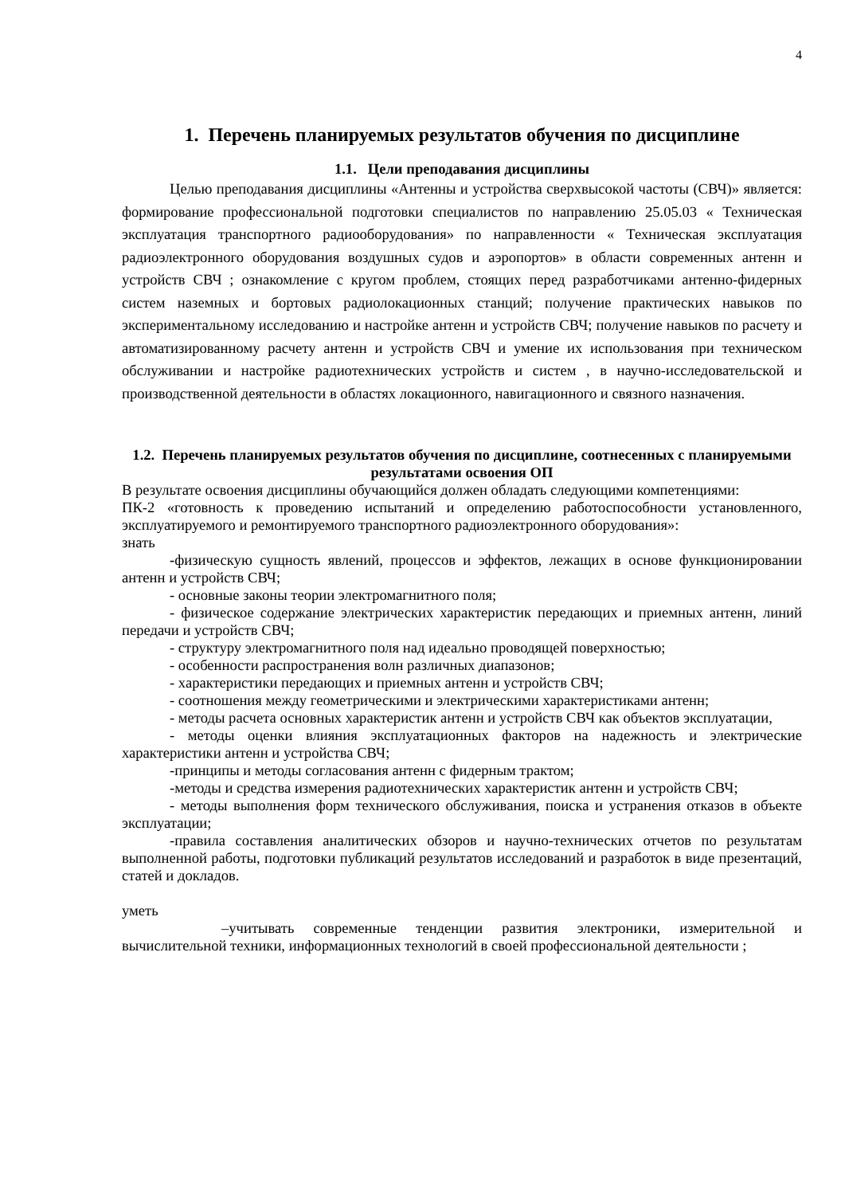4
1. Перечень планируемых результатов обучения по дисциплине
1.1. Цели преподавания дисциплины
Целью преподавания дисциплины «Антенны и устройства сверхвысокой частоты (СВЧ)» является: формирование профессиональной подготовки специалистов по направлению 25.05.03 « Техническая эксплуатация транспортного радиооборудования» по направленности « Техническая эксплуатация радиоэлектронного оборудования воздушных судов и аэропортов» в области современных антенн и устройств СВЧ ; ознакомление с кругом проблем, стоящих перед разработчиками антенно-фидерных систем наземных и бортовых радиолокационных станций; получение практических навыков по экспериментальному исследованию и настройке антенн и устройств СВЧ; получение навыков по расчету и автоматизированному расчету антенн и устройств СВЧ и умение их использования при техническом обслуживании и настройке радиотехнических устройств и систем , в научно-исследовательской и производственной деятельности в областях локационного, навигационного и связного назначения.
1.2. Перечень планируемых результатов обучения по дисциплине, соотнесенных с планируемыми результатами освоения ОП
В результате освоения дисциплины обучающийся должен обладать следующими компетенциями:
ПК-2 «готовность к проведению испытаний и определению работоспособности установленного, эксплуатируемого и ремонтируемого транспортного радиоэлектронного оборудования»:
знать
-физическую сущность явлений, процессов и эффектов, лежащих в основе функционировании антенн и устройств СВЧ;
- основные законы теории электромагнитного поля;
- физическое содержание электрических характеристик передающих и приемных антенн, линий передачи и устройств СВЧ;
- структуру электромагнитного поля над идеально проводящей поверхностью;
- особенности распространения волн различных диапазонов;
- характеристики передающих и приемных антенн и устройств СВЧ;
- соотношения между геометрическими и электрическими характеристиками антенн;
- методы расчета основных характеристик антенн и устройств СВЧ как объектов эксплуатации,
- методы оценки влияния эксплуатационных факторов на надежность и электрические характеристики антенн и устройства СВЧ;
-принципы и методы согласования антенн с фидерным трактом;
-методы и средства измерения радиотехнических характеристик антенн и устройств СВЧ;
- методы выполнения форм технического обслуживания, поиска и устранения отказов в объекте эксплуатации;
-правила составления аналитических обзоров и научно-технических отчетов по результатам выполненной работы, подготовки публикаций результатов исследований и разработок в виде презентаций, статей и докладов.
уметь
–учитывать современные тенденции развития электроники, измерительной и вычислительной техники, информационных технологий в своей профессиональной деятельности ;